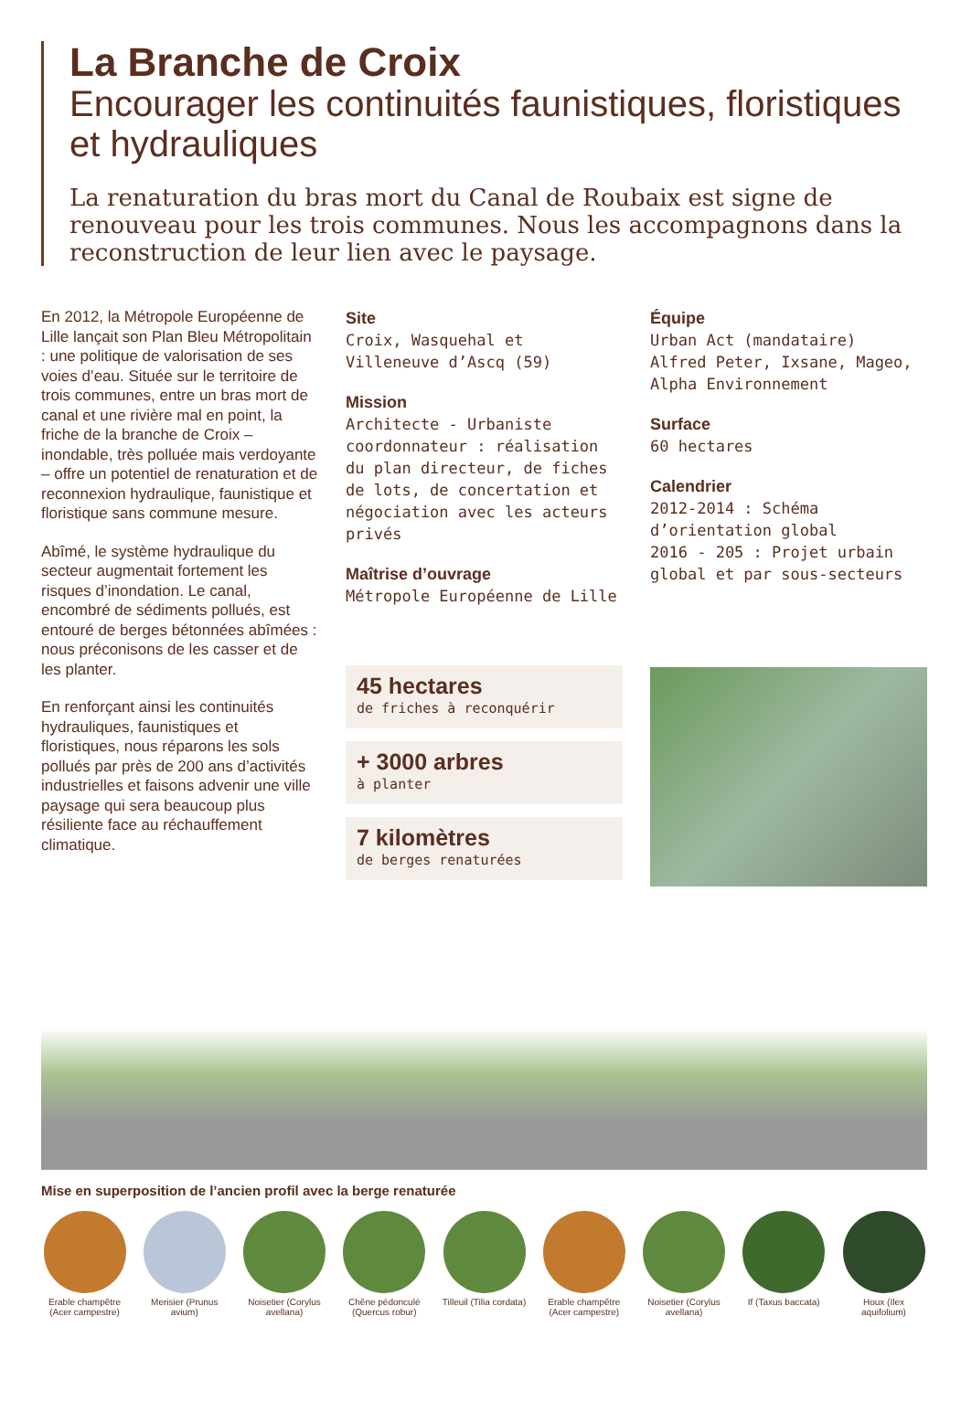La Branche de Croix
Encourager les continuités faunistiques, floristiques et hydrauliques
La renaturation du bras mort du Canal de Roubaix est signe de renouveau pour les trois communes. Nous les accompagnons dans la reconstruction de leur lien avec le paysage.
En 2012, la Métropole Européenne de Lille lançait son Plan Bleu Métropolitain : une politique de valorisation de ses voies d’eau. Située sur le territoire de trois communes, entre un bras mort de canal et une rivière mal en point, la friche de la branche de Croix – inondable, très polluée mais verdoyante – offre un potentiel de renaturation et de reconnexion hydraulique, faunistique et floristique sans commune mesure.
Abîmé, le système hydraulique du secteur augmentait fortement les risques d’inondation. Le canal, encombré de sédiments pollués, est entouré de berges bétonnées abîmées : nous préconisons de les casser et de les planter.
En renforçant ainsi les continuités hydrauliques, faunistiques et floristiques, nous réparons les sols pollués par près de 200 ans d’activités industrielles et faisons advenir une ville paysage qui sera beaucoup plus résiliente face au réchauffement climatique.
Site
Croix, Wasquehal et Villeneuve d’Ascq (59)
Mission
Architecte - Urbaniste coordonnateur : réalisation du plan directeur, de fiches de lots, de concertation et négociation avec les acteurs privés
Maîtrise d’ouvrage
Métropole Européenne de Lille
45 hectares
de friches à reconquérir
+ 3000 arbres
à planter
7 kilomètres
de berges renaturées
Équipe
Urban Act (mandataire)
Alfred Peter, Ixsane, Mageo, Alpha Environnement
Surface
60 hectares
Calendrier
2012-2014 : Schéma d’orientation global
2016 - 205 : Projet urbain global et par sous-secteurs
Mise en superposition de l’ancien profil avec la berge renaturée
Erable champêtre (Acer campestre)
Merisier (Prunus avium)
Noisetier (Corylus avellana)
Chêne pédonculé (Quercus robur)
Tilleuil (Tilia cordata)
Erable champêtre (Acer campestre)
Noisetier (Corylus avellana)
If (Taxus baccata)
Houx (Ilex aquifolium)